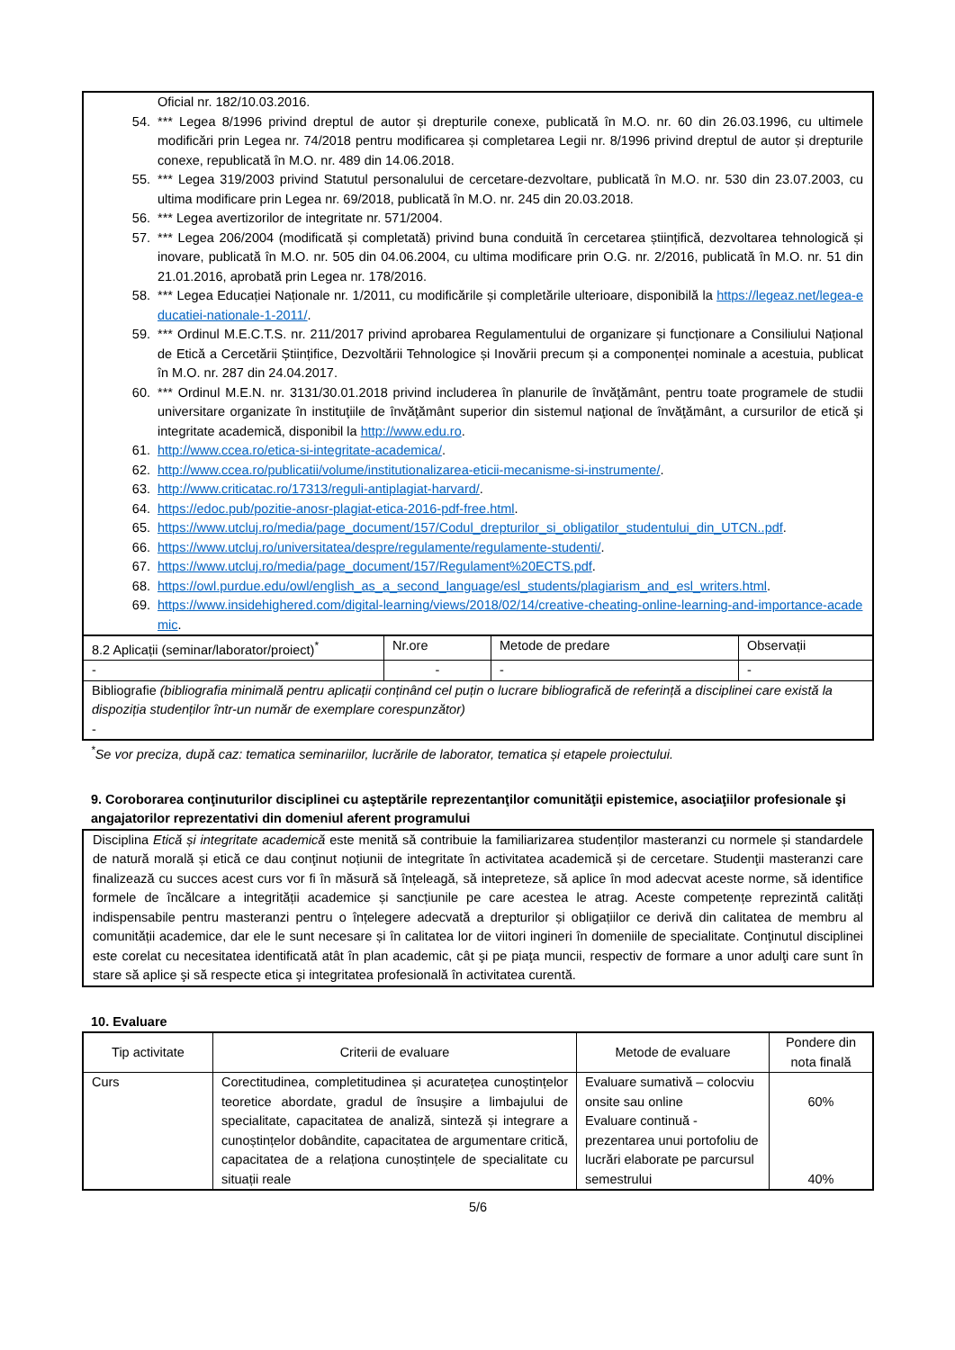Oficial nr. 182/10.03.2016.
54. *** Legea 8/1996 privind dreptul de autor și drepturile conexe, publicată în M.O. nr. 60 din 26.03.1996, cu ultimele modificări prin Legea nr. 74/2018 pentru modificarea și completarea Legii nr. 8/1996 privind dreptul de autor și drepturile conexe, republicată în M.O. nr. 489 din 14.06.2018.
55. *** Legea 319/2003 privind Statutul personalului de cercetare-dezvoltare, publicată în M.O. nr. 530 din 23.07.2003, cu ultima modificare prin Legea nr. 69/2018, publicată în M.O. nr. 245 din 20.03.2018.
56. *** Legea avertizorilor de integritate nr. 571/2004.
57. *** Legea 206/2004 (modificată și completată) privind buna conduită în cercetarea științifică, dezvoltarea tehnologică și inovare, publicată în M.O. nr. 505 din 04.06.2004, cu ultima modificare prin O.G. nr. 2/2016, publicată în M.O. nr. 51 din 21.01.2016, aprobată prin Legea nr. 178/2016.
58. *** Legea Educației Naționale nr. 1/2011, cu modificările și completările ulterioare, disponibilă la https://legeaz.net/legea-educatiei-nationale-1-2011/.
59. *** Ordinul M.E.C.T.S. nr. 211/2017 privind aprobarea Regulamentului de organizare și funcționare a Consiliului Național de Etică a Cercetării Științifice, Dezvoltării Tehnologice și Inovării precum și a componenței nominale a acestuia, publicat în M.O. nr. 287 din 24.04.2017.
60. *** Ordinul M.E.N. nr. 3131/30.01.2018 privind includerea în planurile de învăţământ, pentru toate programele de studii universitare organizate în instituţiile de învăţământ superior din sistemul naţional de învăţământ, a cursurilor de etică şi integritate academică, disponibil la http://www.edu.ro.
61. http://www.ccea.ro/etica-si-integritate-academica/.
62. http://www.ccea.ro/publicatii/volume/institutionalizarea-eticii-mecanisme-si-instrumente/.
63. http://www.criticatac.ro/17313/reguli-antiplagiat-harvard/.
64. https://edoc.pub/pozitie-anosr-plagiat-etica-2016-pdf-free.html.
65. https://www.utcluj.ro/media/page_document/157/Codul_drepturilor_si_obligatilor_studentului_din_UTCN..pdf.
66. https://www.utcluj.ro/universitatea/despre/regulamente/regulamente-studenti/.
67. https://www.utcluj.ro/media/page_document/157/Regulament%20ECTS.pdf.
68. https://owl.purdue.edu/owl/english_as_a_second_language/esl_students/plagiarism_and_esl_writers.html.
69. https://www.insidehighered.com/digital-learning/views/2018/02/14/creative-cheating-online-learning-and-importance-academic.
| 8.2 Aplicații (seminar/laborator/proiect)<sup>*</sup> | Nr.ore | Metode de predare | Observații |
| - | - | - | - |
| Bibliografie (bibliografia minimală pentru aplicații conținând cel puțin o lucrare bibliografică de referință a disciplinei care există la dispoziția studenților într-un număr de exemplare corespunzător) - | | | |
<sup>*</sup> Se vor preciza, după caz: tematica seminariilor, lucrările de laborator, tematica și etapele proiectului.
9. Coroborarea conţinuturilor disciplinei cu aşteptările reprezentanţilor comunităţii epistemice, asociaţiilor profesionale şi angajatorilor reprezentativi din domeniul aferent programului
Disciplina Etică și integritate academică este menită să contribuie la familiarizarea studenților masteranzi cu normele și standardele de natură morală și etică ce dau conţinut noțiunii de integritate în activitatea academică și de cercetare. Studenţii masteranzi care finalizează cu succes acest curs vor fi în măsură să înțeleagă, să intepreteze, să aplice în mod adecvat aceste norme, să identifice formele de încălcare a integrității academice și sancțiunile pe care acestea le atrag. Aceste competențe reprezintă calități indispensabile pentru masteranzi pentru o înțelegere adecvată a drepturilor și obligațiilor ce derivă din calitatea de membru al comunității academice, dar ele le sunt necesare și în calitatea lor de viitori ingineri în domeniile de specialitate. Conţinutul disciplinei este corelat cu necesitatea identificată atât în plan academic, cât şi pe piaţa muncii, respectiv de formare a unor adulţi care sunt în stare să aplice şi să respecte etica şi integritatea profesională în activitatea curentă.
10. Evaluare
| Tip activitate | Criterii de evaluare | Metode de evaluare | Pondere din nota finală |
| --- | --- | --- | --- |
| Curs | Corectitudinea, completitudinea și acuratețea cunoștințelor teoretice abordate, gradul de însușire a limbajului de specialitate, capacitatea de analiză, sinteză și integrare a cunoștințelor dobândite, capacitatea de argumentare critică, capacitatea de a relaționa cunoștințele de specialitate cu situații reale | Evaluare sumativă – colocviu onsite sau online Evaluare continuă - prezentarea unui portofoliu de lucrări elaborate pe parcursul semestrului | 60% 40% |
5/6